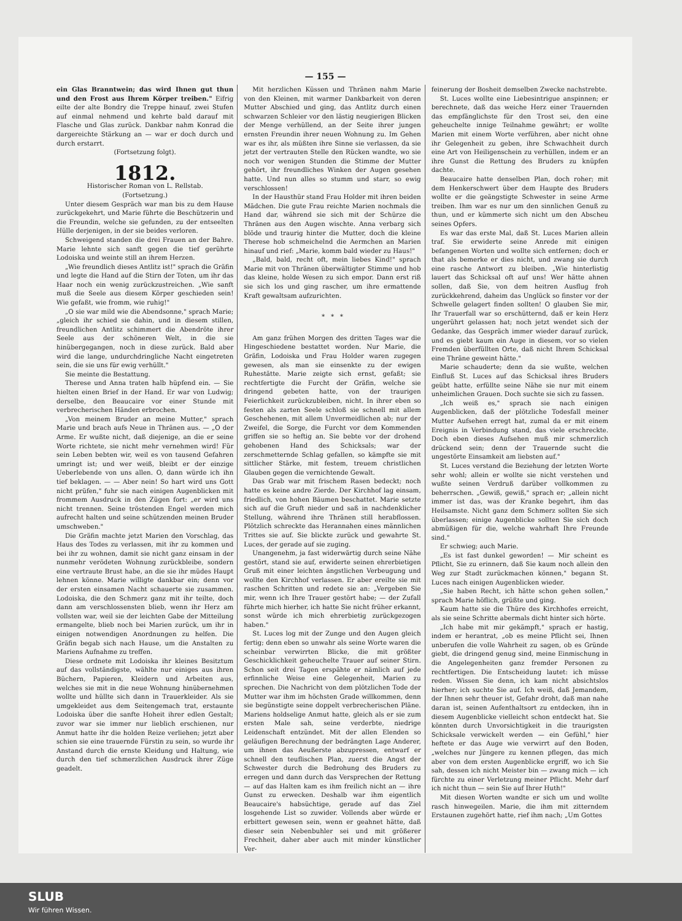— 155 —
ein Glas Branntwein; das wird Ihnen gut thun und den Frost aus Ihrem Körper treiben." Eifrig eilte der alte Bondry die Treppe hinauf, zwei Stufen auf einmal nehmend und kehrte bald darauf mit Flasche und Glas zurück. Dankbar nahm Konrad die dargereichte Stärkung an — war er doch durch und durch erstarrt.
(Fortsetzung folgt).
1812.
Historischer Roman von L. Rellstab.
(Fortsetzung.)
Unter diesem Gespräch war man bis zu dem Hause zurückgekehrt, und Marie führte die Beschützerin und die Freundin, welche sie gefunden, zu der entseelten Hülle derjenigen, in der sie beides verloren.
Schweigend standen die drei Frauen an der Bahre. Marie lehnte sich sanft gegen die tief gerührte Lodoiska und weinte still an ihrem Herzen.
„Wie freundlich dieses Antlitz ist!" sprach die Gräfin und legte die Hand auf die Stirn der Toten, um ihr das Haar noch ein wenig zurückzustreichen. „Wie sanft muß die Seele aus diesem Körper geschieden sein! Wie gefaßt, wie fromm, wie ruhig!"
„O sie war mild wie die Abendsonne," sprach Marie; „gleich ihr schied sie dahin, und in diesem stillen, freundlichen Antlitz schimmert die Abendröte ihrer Seele aus der schöneren Welt, in die sie hinübergegangen, noch in diese zurück. Bald aber wird die lange, undurchdringliche Nacht eingetreten sein, die sie uns für ewig verhüllt."
Sie meinte die Bestattung.
Therese und Anna traten halb hüpfend ein. — Sie hielten einen Brief in der Hand. Er war von Ludwig; derselbe, den Beaucaire vor einer Stunde mit verbrecherischen Händen erbrochen.
„Von meinem Bruder an meine Mutter," sprach Marie und brach aufs Neue in Thränen aus. — „O der Arme. Er wußte nicht, daß diejenige, an die er seine Worte richtete, sie nicht mehr vernehmen wird! Für sein Leben bebten wir, weil es von tausend Gefahren umringt ist; und wer weiß, bleibt er der einzige Ueberlebende von uns allen. O, dann würde ich ihn tief beklagen. — — Aber nein! So hart wird uns Gott nicht prüfen," fuhr sie nach einigen Augenblicken mit frommem Ausdruck in den Zügen fort: „er wird uns nicht trennen. Seine tröstenden Engel werden mich aufrecht halten und seine schützenden meinen Bruder umschweben."
Die Gräfin machte jetzt Marien den Vorschlag, das Haus des Todes zu verlassen, mit ihr zu kommen und bei ihr zu wohnen, damit sie nicht ganz einsam in der nunmehr verödeten Wohnung zurückbleibe, sondern eine vertraute Brust habe, an die sie ihr müdes Haupt lehnen könne. Marie willigte dankbar ein; denn vor der ersten einsamen Nacht schauerte sie zusammen. Lodoiska, die den Schmerz ganz mit ihr teilte, doch dann am verschlossensten blieb, wenn ihr Herz am vollsten war, weil sie der leichten Gabe der Mitteilung ermangelte, blieb noch bei Marien zurück, um ihr in einigen notwendigen Anordnungen zu helfen. Die Gräfin begab sich nach Hause, um die Anstalten zu Mariens Aufnahme zu treffen.
Diese ordnete mit Lodoiska ihr kleines Besitztum auf das vollständigste, wählte nur einiges aus ihren Büchern, Papieren, Kleidern und Arbeiten aus, welches sie mit in die neue Wohnung hinübernehmen wollte und hüllte sich dann in Trauerkleider. Als sie umgekleidet aus dem Seitengemach trat, erstaunte Lodoiska über die sanfte Hoheit ihrer edlen Gestalt; zuvor war sie immer nur lieblich erschienen, nur Anmut hatte ihr die holden Reize verliehen; jetzt aber schien sie eine trauernde Fürstin zu sein, so wurde ihr Anstand durch die ernste Kleidung und Haltung, wie durch den tief schmerzlichen Ausdruck ihrer Züge geadelt.
Mit herzlichen Küssen und Thränen nahm Marie von den Kleinen, mit warmer Dankbarkeit von deren Mutter Abschied und ging, das Antlitz durch einen schwarzen Schleier vor den lästig neugierigen Blicken der Menge verhüllend, an der Seite ihrer jungen ernsten Freundin ihrer neuen Wohnung zu. Im Gehen war es ihr, als müßten ihre Sinne sie verlassen, da sie jetzt der vertrauten Stelle den Rücken wandte, wo sie noch vor wenigen Stunden die Stimme der Mutter gehört, ihr freundliches Winken der Augen gesehen hatte. Und nun alles so stumm und starr, so ewig verschlossen!
In der Hausthür stand Frau Holder mit ihren beiden Mädchen. Die gute Frau reichte Marien nochmals die Hand dar, während sie sich mit der Schürze die Thränen aus den Augen wischte. Anna verbarg sich blöde und traurig hinter die Mutter, doch die kleine Therese hob schmeichelnd die Aermchen an Marien hinauf und rief: „Marie, komm bald wieder zu Haus!"
„Bald, bald, recht oft, mein liebes Kind!" sprach Marie mit von Thränen überwältigter Stimme und hob das kleine, holde Wesen zu sich empor. Dann erst riß sie sich los und ging rascher, um ihre ermattende Kraft gewaltsam aufzurichten.
* * *
Am ganz frühen Morgen des dritten Tages war die Hingeschiedene bestattet worden. Nur Marie, die Gräfin, Lodoiska und Frau Holder waren zugegen gewesen, als man sie einsenkte zu der ewigen Ruhestätte. Marie zeigte sich ernst, gefaßt; sie rechtfertigte die Furcht der Gräfin, welche sie dringend gebeten hatte, von der traurigen Feierlichkeit zurückzubleiben, nicht. In ihrer eben so festen als zarten Seele schloß sie schnell mit allem Geschehenen, mit allem Unvermeidlichen ab; nur der Zweifel, die Sorge, die Furcht vor dem Kommenden griffen sie so heftig an. Sie bebte vor der drohend gehobenen Hand des Schicksals; war der zerschmetternde Schlag gefallen, so kämpfte sie mit sittlicher Stärke, mit festem, treuem christlichen Glauben gegen die vernichtende Gewalt.
Das Grab war mit frischem Rasen bedeckt; noch hatte es keine andre Zierde. Der Kirchhof lag einsam, friedlich, von hohen Bäumen beschattet. Marie setzte sich auf die Gruft nieder und saß in nachdenklicher Stellung, während ihre Thränen still herabflossen. Plötzlich schreckte das Herannahen eines männlichen Trittes sie auf. Sie blickte zurück und gewahrte St. Luces, der gerade auf sie zuging.
Unangenehm, ja fast widerwärtig durch seine Nähe gestört, stand sie auf, erwiderte seinen ehrerbietigen Gruß mit einer leichten ängstlichen Verbeugung und wollte den Kirchhof verlassen. Er aber ereilte sie mit raschen Schritten und redete sie an: „Vergeben Sie mir, wenn ich Ihre Trauer gestört habe; — der Zufall führte mich hierher, ich hatte Sie nicht früher erkannt, sonst würde ich mich ehrerbietig zurückgezogen haben."
St. Luces log mit der Zunge und den Augen gleich fertig; denn eben so unwahr als seine Worte waren die scheinbar verwirrten Blicke, die mit größter Geschicklichkeit geheuchelte Trauer auf seiner Stirn. Schon seit drei Tagen erspähte er nämlich auf jede erfinnliche Weise eine Gelegenheit, Marien zu sprechen. Die Nachricht von dem plötzlichen Tode der Mutter war ihm im höchsten Grade willkommen, denn sie begünstigte seine doppelt verbrecherischen Pläne. Mariens holdselige Anmut hatte, gleich als er sie zum ersten Male sah, seine verderbte, niedrige Leidenschaft entzündet. Mit der allen Elenden so geläufigen Berechnung der bedrängten Lage Anderer, um ihnen das Aeußerste abzupressen, entwarf er schnell den teuflischen Plan, zuerst die Angst der Schwester durch die Bedrohung des Bruders zu erregen und dann durch das Versprechen der Rettung — auf das Halten kam es ihm freilich nicht an — ihre Gunst zu erwecken. Deshalb war ihm eigentlich Beaucaire's habsüchtige, gerade auf das Ziel losgehende List so zuwider. Vollends aber würde er erbittert gewesen sein, wenn er geahnet hätte, daß dieser sein Nebenbuhler sei und mit größerer Frechheit, daher aber auch mit minder künstlicher Ver-
feinerung der Bosheit demselben Zwecke nachstrebte.
St. Luces wollte eine Liebesintrigue anspinnen; er berechnete, daß das weiche Herz einer Trauernden das empfänglichste für den Trost sei, den eine geheuchelte innige Teilnahme gewährt; er wollte Marien mit einem Worte verführen, aber nicht ohne ihr Gelegenheit zu geben, ihre Schwachheit durch eine Art von Heiligenschein zu verhüllen, indem er an ihre Gunst die Rettung des Bruders zu knüpfen dachte.
Beaucaire hatte denselben Plan, doch roher; mit dem Henkerschwert über dem Haupte des Bruders wollte er die geängstigte Schwester in seine Arme treiben. Ihm war es nur um den sinnlichen Genuß zu thun, und er kümmerte sich nicht um den Abscheu seines Opfers.
Es war das erste Mal, daß St. Luces Marien allein traf. Sie erwiderte seine Anrede mit einigen befangenen Worten und wollte sich entfernen; doch er that als bemerke er dies nicht, und zwang sie durch eine rasche Antwort zu bleiben. „Wie hinterlistig lauert das Schicksal oft auf uns! Wer hätte ahnen sollen, daß Sie, von dem heitren Ausflug froh zurückkehrend, daheim das Unglück so finster vor der Schwelle gelagert finden sollten! O glauben Sie mir, Ihr Trauerfall war so erschütternd, daß er kein Herz ungerührt gelassen hat; noch jetzt wendet sich der Gedanke, das Gespräch immer wieder darauf zurück, und es giebt kaum ein Auge in diesem, vor so vielen Fremden überfüllten Orte, daß nicht Ihrem Schicksal eine Thräne geweint hätte."
Marie schauderte; denn da sie wußte, welchen Einfluß St. Luces auf das Schicksal ihres Bruders geübt hatte, erfüllte seine Nähe sie nur mit einem unheimlichen Grauen. Doch suchte sie sich zu fassen.
„Ich weiß es," sprach sie nach einigen Augenblicken, daß der plötzliche Todesfall meiner Mutter Aufsehen erregt hat, zumal da er mit einem Ereignis in Verbindung stand, das viele erschreckte. Doch eben dieses Aufsehen muß mir schmerzlich drückend sein; denn der Trauernde sucht die ungestörte Einsamkeit am liebsten auf."
St. Luces verstand die Beziehung der letzten Worte sehr wohl; allein er wollte sie nicht verstehen und wußte seinen Verdruß darüber vollkommen zu beherrschen. „Gewiß, gewiß," sprach er; „allein nicht immer ist das, was der Kranke begehrt, ihm das Heilsamste. Nicht ganz dem Schmerz sollten Sie sich überlassen; einige Augenblicke sollten Sie sich doch abmüßigen für die, welche wahrhaft Ihre Freunde sind."
Er schwieg; auch Marie.
„Es ist fast dunkel geworden! — Mir scheint es Pflicht, Sie zu erinnern, daß Sie kaum noch allein den Weg zur Stadt zurückmachen können," begann St. Luces nach einigen Augenblicken wieder.
„Sie haben Recht, ich hätte schon gehen sollen," sprach Marie höflich, grüßte und ging.
Kaum hatte sie die Thüre des Kirchhofes erreicht, als sie seine Schritte abermals dicht hinter sich hörte.
„Ich habe mit mir gekämpft," sprach er hastig, indem er herantrat, „ob es meine Pflicht sei, Ihnen unberufen die volle Wahrheit zu sagen, ob es Gründe giebt, die dringend genug sind, meine Einmischung in die Angelegenheiten ganz fremder Personen zu rechtfertigen. Die Entscheidung lautet: ich müsse reden. Wissen Sie denn, ich kam nicht absichtslos hierher; ich suchte Sie auf. Ich weiß, daß Jemandem, der Ihnen sehr theuer ist, Gefahr droht, daß man nahe daran ist, seinen Aufenthaltsort zu entdecken, ihn in diesem Augenblicke vielleicht schon entdeckt hat. Sie könnten durch Unvorsichtigkeit in die traurigsten Schicksale verwickelt werden — ein Gefühl," hier heftete er das Auge wie verwirrt auf den Boden, „welches nur Jüngere zu kennen pflegen, das mich aber von dem ersten Augenblicke ergriff, wo ich Sie sah, dessen ich nicht Meister bin — zwang mich — ich fürchte zu einer Verletzung meiner Pflicht. Mehr darf ich nicht thun — sein Sie auf Ihrer Huth!"
Mit diesen Worten wandte er sich um und wollte rasch hinwegeilen. Marie, die ihm mit zitterndem Erstaunen zugehört hatte, rief ihm nach; „Um Gottes
SLUB
Wir führen Wissen.